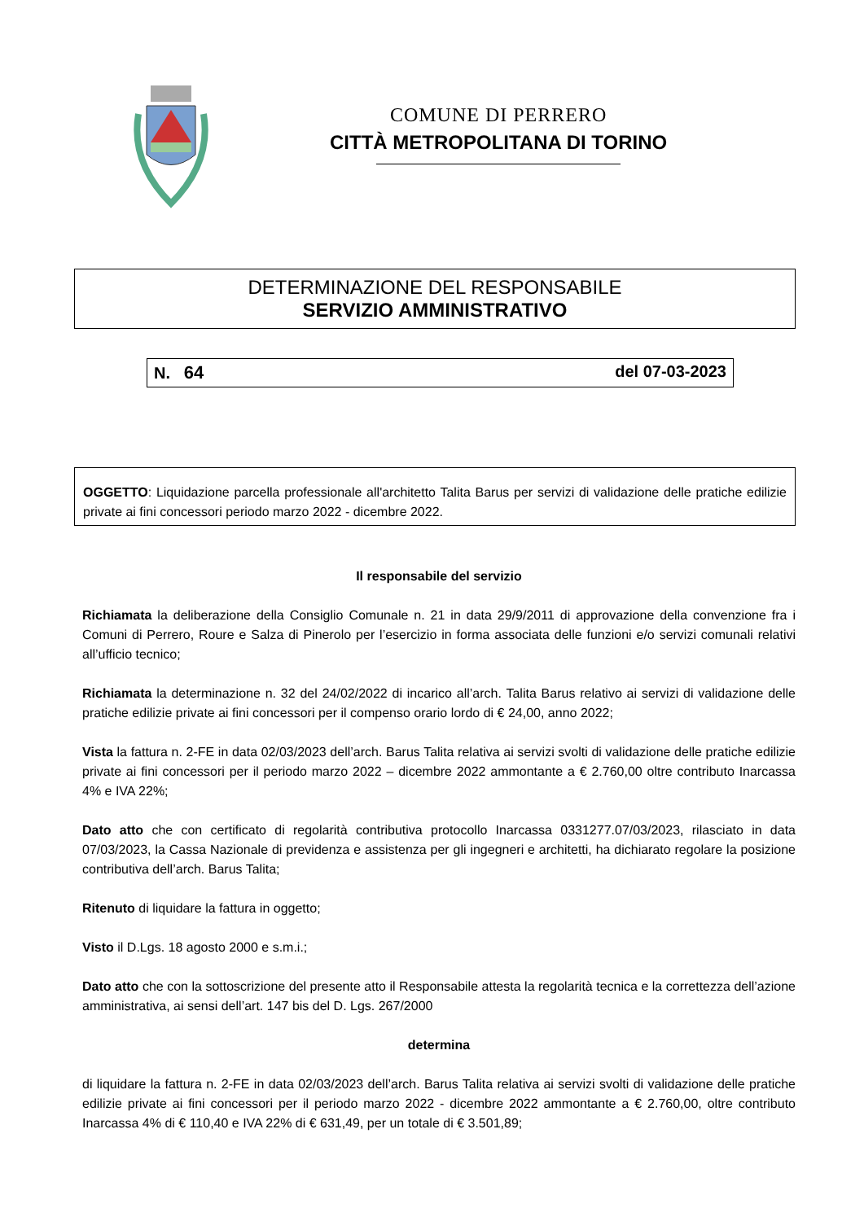COMUNE DI PERRERO
CITTÀ METROPOLITANA DI TORINO
DETERMINAZIONE DEL RESPONSABILE
SERVIZIO AMMINISTRATIVO
N. 64 del 07-03-2023
OGGETTO: Liquidazione parcella professionale all'architetto Talita Barus per servizi di validazione delle pratiche edilizie private ai fini concessori periodo marzo 2022 - dicembre 2022.
Il responsabile del servizio
Richiamata la deliberazione della Consiglio Comunale n. 21 in data 29/9/2011 di approvazione della convenzione fra i Comuni di Perrero, Roure e Salza di Pinerolo per l’esercizio in forma associata delle funzioni e/o servizi comunali relativi all’ufficio tecnico;
Richiamata la determinazione n. 32 del 24/02/2022 di incarico all’arch. Talita Barus relativo ai servizi di validazione delle pratiche edilizie private ai fini concessori per il compenso orario lordo di € 24,00, anno 2022;
Vista la fattura n. 2-FE in data 02/03/2023 dell’arch. Barus Talita relativa ai servizi svolti di validazione delle pratiche edilizie private ai fini concessori per il periodo marzo 2022 – dicembre 2022 ammontante a € 2.760,00 oltre contributo Inarcassa 4% e IVA 22%;
Dato atto che con certificato di regolarità contributiva protocollo Inarcassa 0331277.07/03/2023, rilasciato in data 07/03/2023, la Cassa Nazionale di previdenza e assistenza per gli ingegneri e architetti, ha dichiarato regolare la posizione contributiva dell’arch. Barus Talita;
Ritenuto di liquidare la fattura in oggetto;
Visto il D.Lgs. 18 agosto 2000 e s.m.i.;
Dato atto che con la sottoscrizione del presente atto il Responsabile attesta la regolarità tecnica e la correttezza dell’azione amministrativa, ai sensi dell’art. 147 bis del D. Lgs. 267/2000
determina
di liquidare la fattura n. 2-FE in data 02/03/2023 dell’arch. Barus Talita relativa ai servizi svolti di validazione delle pratiche edilizie private ai fini concessori per il periodo marzo 2022 - dicembre 2022 ammontante a € 2.760,00, oltre contributo Inarcassa 4% di € 110,40 e IVA 22% di € 631,49, per un totale di € 3.501,89;